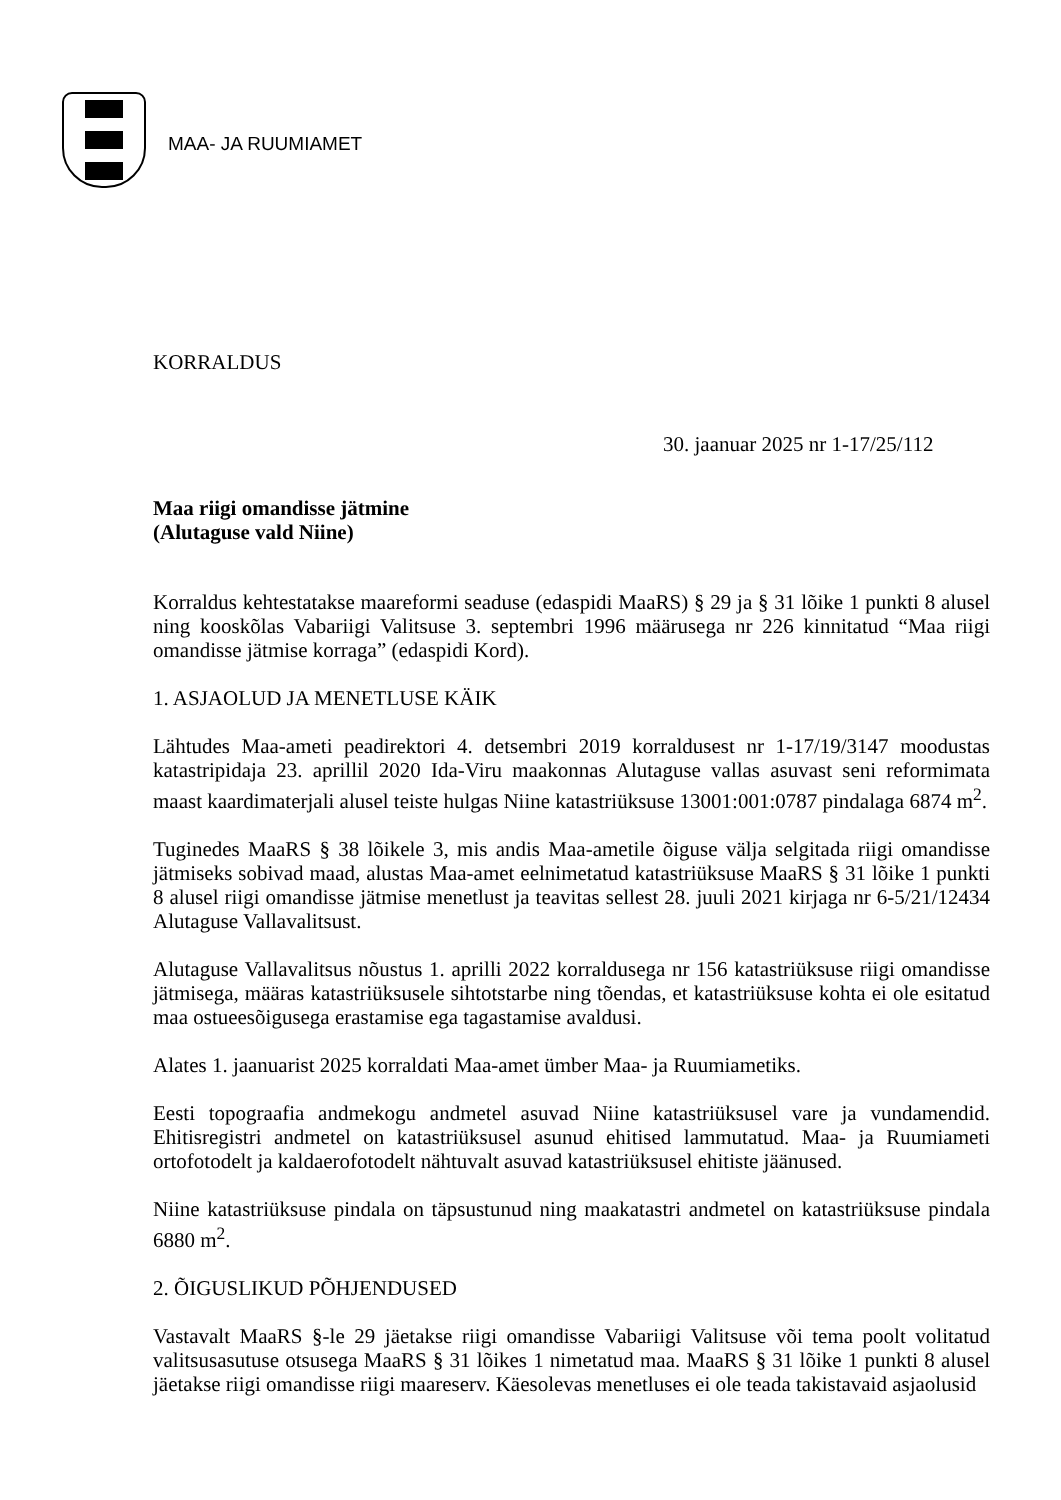MAA- JA RUUMIAMET
KORRALDUS
30. jaanuar 2025 nr 1-17/25/112
Maa riigi omandisse jätmine
(Alutaguse vald Niine)
Korraldus kehtestatakse maareformi seaduse (edaspidi MaaRS) § 29 ja § 31 lõike 1 punkti 8 alusel ning kooskõlas Vabariigi Valitsuse 3. septembri 1996 määrusega nr 226 kinnitatud “Maa riigi omandisse jätmise korraga” (edaspidi Kord).
1. ASJAOLUD JA MENETLUSE KÄIK
Lähtudes Maa-ameti peadirektori 4. detsembri 2019 korraldusest nr 1-17/19/3147 moodustas katastripidaja 23. aprillil 2020 Ida-Viru maakonnas Alutaguse vallas asuvast seni reformimata maast kaardimaterjali alusel teiste hulgas Niine katastriüksuse 13001:001:0787 pindalaga 6874 m<sup>2</sup>.
Tuginedes MaaRS § 38 lõikele 3, mis andis Maa-ametile õiguse välja selgitada riigi omandisse jätmiseks sobivad maad, alustas Maa-amet eelnimetatud katastriüksuse MaaRS § 31 lõike 1 punkti 8 alusel riigi omandisse jätmise menetlust ja teavitas sellest 28. juuli 2021 kirjaga nr 6-5/21/12434 Alutaguse Vallavalitsust.
Alutaguse Vallavalitsus nõustus 1. aprilli 2022 korraldusega nr 156 katastriüksuse riigi omandisse jätmisega, määras katastriüksusele sihtotstarbe ning tõendas, et katastriüksuse kohta ei ole esitatud maa ostueesõigusega erastamise ega tagastamise avaldusi.
Alates 1. jaanuarist 2025 korraldati Maa-amet ümber Maa- ja Ruumiametiks.
Eesti topograafia andmekogu andmetel asuvad Niine katastriüksusel vare ja vundamendid. Ehitisregistri andmetel on katastriüksusel asunud ehitised lammutatud. Maa- ja Ruumiameti ortofotodelt ja kaldaerofotodelt nähtuvalt asuvad katastriüksusel ehitiste jäänused.
Niine katastriüksuse pindala on täpsustunud ning maakatastri andmetel on katastriüksuse pindala 6880 m<sup>2</sup>.
2. ÕIGUSLIKUD PÕHJENDUSED
Vastavalt MaaRS §-le 29 jäetakse riigi omandisse Vabariigi Valitsuse või tema poolt volitatud valitsusasutuse otsusega MaaRS § 31 lõikes 1 nimetatud maa. MaaRS § 31 lõike 1 punkti 8 alusel jäetakse riigi omandisse riigi maareserv. Käesolevas menetluses ei ole teada takistavaid asjaolusid